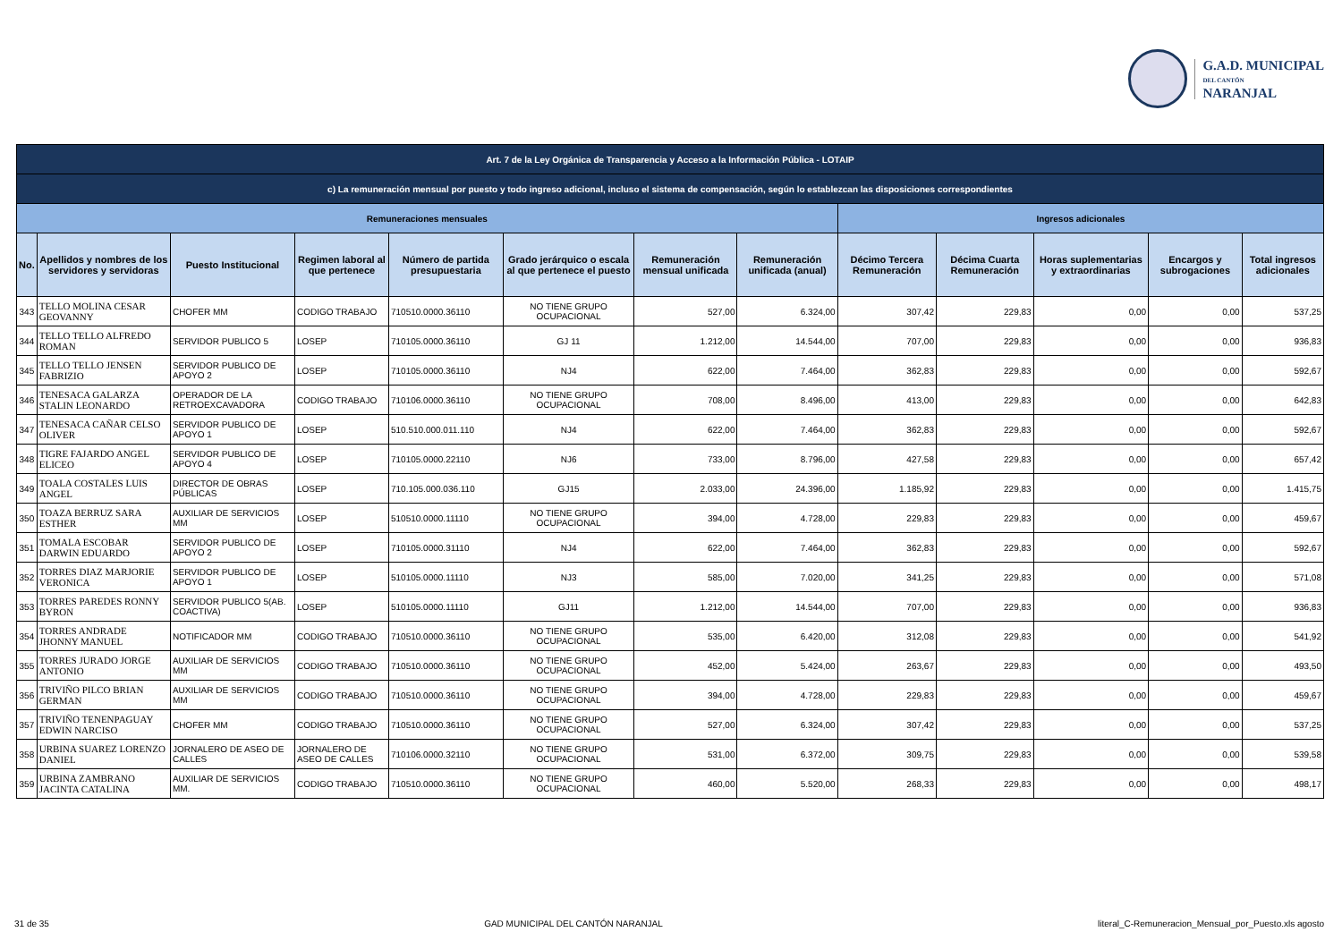G.A.D. MUNICIPAL
DEL CANTÓN
NARANJAL
| Art. 7 de la Ley Orgánica de Transparencia y Acceso a la Información Pública - LOTAIP | | | | | | | | | | | | |
| --- | --- | --- | --- | --- | --- | --- | --- | --- | --- | --- | --- | --- |
| c) La remuneración mensual por puesto y todo ingreso adicional, incluso el sistema de compensación, según lo establezcan las disposiciones correspondientes | | | | | | | | | | | | |
| Remuneraciones mensuales | | | | | | | | Ingresos adicionales | | | | |
| No. | Apellidos y nombres de los servidores y servidoras | Puesto Institucional | Regimen laboral al que pertenece | Número de partida presupuestaria | Grado jerárquico o escala al que pertenece el puesto | Remuneración mensual unificada | Remuneración unificada (anual) | Décimo Tercera Remuneración | Décima Cuarta Remuneración | Horas suplementarias y extraordinarias | Encargos y subrogaciones | Total ingresos adicionales |
| 343 | TELLO MOLINA CESAR GEOVANNY | CHOFER MM | CODIGO TRABAJO | 710510.0000.36110 | NO TIENE GRUPO OCUPACIONAL | 527,00 | 6.324,00 | 307,42 | 229,83 | 0,00 | 0,00 | 537,25 |
| 344 | TELLO TELLO ALFREDO ROMAN | SERVIDOR PUBLICO 5 | LOSEP | 710105.0000.36110 | GJ 11 | 1.212,00 | 14.544,00 | 707,00 | 229,83 | 0,00 | 0,00 | 936,83 |
| 345 | TELLO TELLO JENSEN FABRIZIO | SERVIDOR PUBLICO DE APOYO 2 | LOSEP | 710105.0000.36110 | NJ4 | 622,00 | 7.464,00 | 362,83 | 229,83 | 0,00 | 0,00 | 592,67 |
| 346 | TENESACA GALARZA STALIN LEONARDO | OPERADOR DE LA RETROEXCAVADORA | CODIGO TRABAJO | 710106.0000.36110 | NO TIENE GRUPO OCUPACIONAL | 708,00 | 8.496,00 | 413,00 | 229,83 | 0,00 | 0,00 | 642,83 |
| 347 | TENESACA CAÑAR CELSO OLIVER | SERVIDOR PUBLICO DE APOYO 1 | LOSEP | 510.510.000.011.110 | NJ4 | 622,00 | 7.464,00 | 362,83 | 229,83 | 0,00 | 0,00 | 592,67 |
| 348 | TIGRE FAJARDO ANGEL ELICEO | SERVIDOR PUBLICO DE APOYO 4 | LOSEP | 710105.0000.22110 | NJ6 | 733,00 | 8.796,00 | 427,58 | 229,83 | 0,00 | 0,00 | 657,42 |
| 349 | TOALA COSTALES LUIS ANGEL | DIRECTOR DE OBRAS PÚBLICAS | LOSEP | 710.105.000.036.110 | GJ15 | 2.033,00 | 24.396,00 | 1.185,92 | 229,83 | 0,00 | 0,00 | 1.415,75 |
| 350 | TOAZA BERRUZ SARA ESTHER | AUXILIAR DE SERVICIOS MM | LOSEP | 510510.0000.11110 | NO TIENE GRUPO OCUPACIONAL | 394,00 | 4.728,00 | 229,83 | 229,83 | 0,00 | 0,00 | 459,67 |
| 351 | TOMALA ESCOBAR DARWIN EDUARDO | SERVIDOR PUBLICO DE APOYO 2 | LOSEP | 710105.0000.31110 | NJ4 | 622,00 | 7.464,00 | 362,83 | 229,83 | 0,00 | 0,00 | 592,67 |
| 352 | TORRES DIAZ MARJORIE VERONICA | SERVIDOR PUBLICO DE APOYO 1 | LOSEP | 510105.0000.11110 | NJ3 | 585,00 | 7.020,00 | 341,25 | 229,83 | 0,00 | 0,00 | 571,08 |
| 353 | TORRES PAREDES RONNY BYRON | SERVIDOR PUBLICO 5(AB. COACTIVA) | LOSEP | 510105.0000.11110 | GJ11 | 1.212,00 | 14.544,00 | 707,00 | 229,83 | 0,00 | 0,00 | 936,83 |
| 354 | TORRES ANDRADE JHONNY MANUEL | NOTIFICADOR MM | CODIGO TRABAJO | 710510.0000.36110 | NO TIENE GRUPO OCUPACIONAL | 535,00 | 6.420,00 | 312,08 | 229,83 | 0,00 | 0,00 | 541,92 |
| 355 | TORRES JURADO JORGE ANTONIO | AUXILIAR DE SERVICIOS MM | CODIGO TRABAJO | 710510.0000.36110 | NO TIENE GRUPO OCUPACIONAL | 452,00 | 5.424,00 | 263,67 | 229,83 | 0,00 | 0,00 | 493,50 |
| 356 | TRIVIÑO PILCO BRIAN GERMAN | AUXILIAR DE SERVICIOS MM | CODIGO TRABAJO | 710510.0000.36110 | NO TIENE GRUPO OCUPACIONAL | 394,00 | 4.728,00 | 229,83 | 229,83 | 0,00 | 0,00 | 459,67 |
| 357 | TRIVIÑO TENENPAGUAY EDWIN NARCISO | CHOFER MM | CODIGO TRABAJO | 710510.0000.36110 | NO TIENE GRUPO OCUPACIONAL | 527,00 | 6.324,00 | 307,42 | 229,83 | 0,00 | 0,00 | 537,25 |
| 358 | URBINA SUAREZ LORENZO DANIEL | JORNALERO DE ASEO DE CALLES | JORNALERO DE ASEO DE CALLES | 710106.0000.32110 | NO TIENE GRUPO OCUPACIONAL | 531,00 | 6.372,00 | 309,75 | 229,83 | 0,00 | 0,00 | 539,58 |
| 359 | URBINA ZAMBRANO JACINTA CATALINA | AUXILIAR DE SERVICIOS MM. | CODIGO TRABAJO | 710510.0000.36110 | NO TIENE GRUPO OCUPACIONAL | 460,00 | 5.520,00 | 268,33 | 229,83 | 0,00 | 0,00 | 498,17 |
31 de 35 GAD MUNICIPAL DEL CANTÓN NARANJAL literal_C-Remuneracion_Mensual_por_Puesto.xls agosto